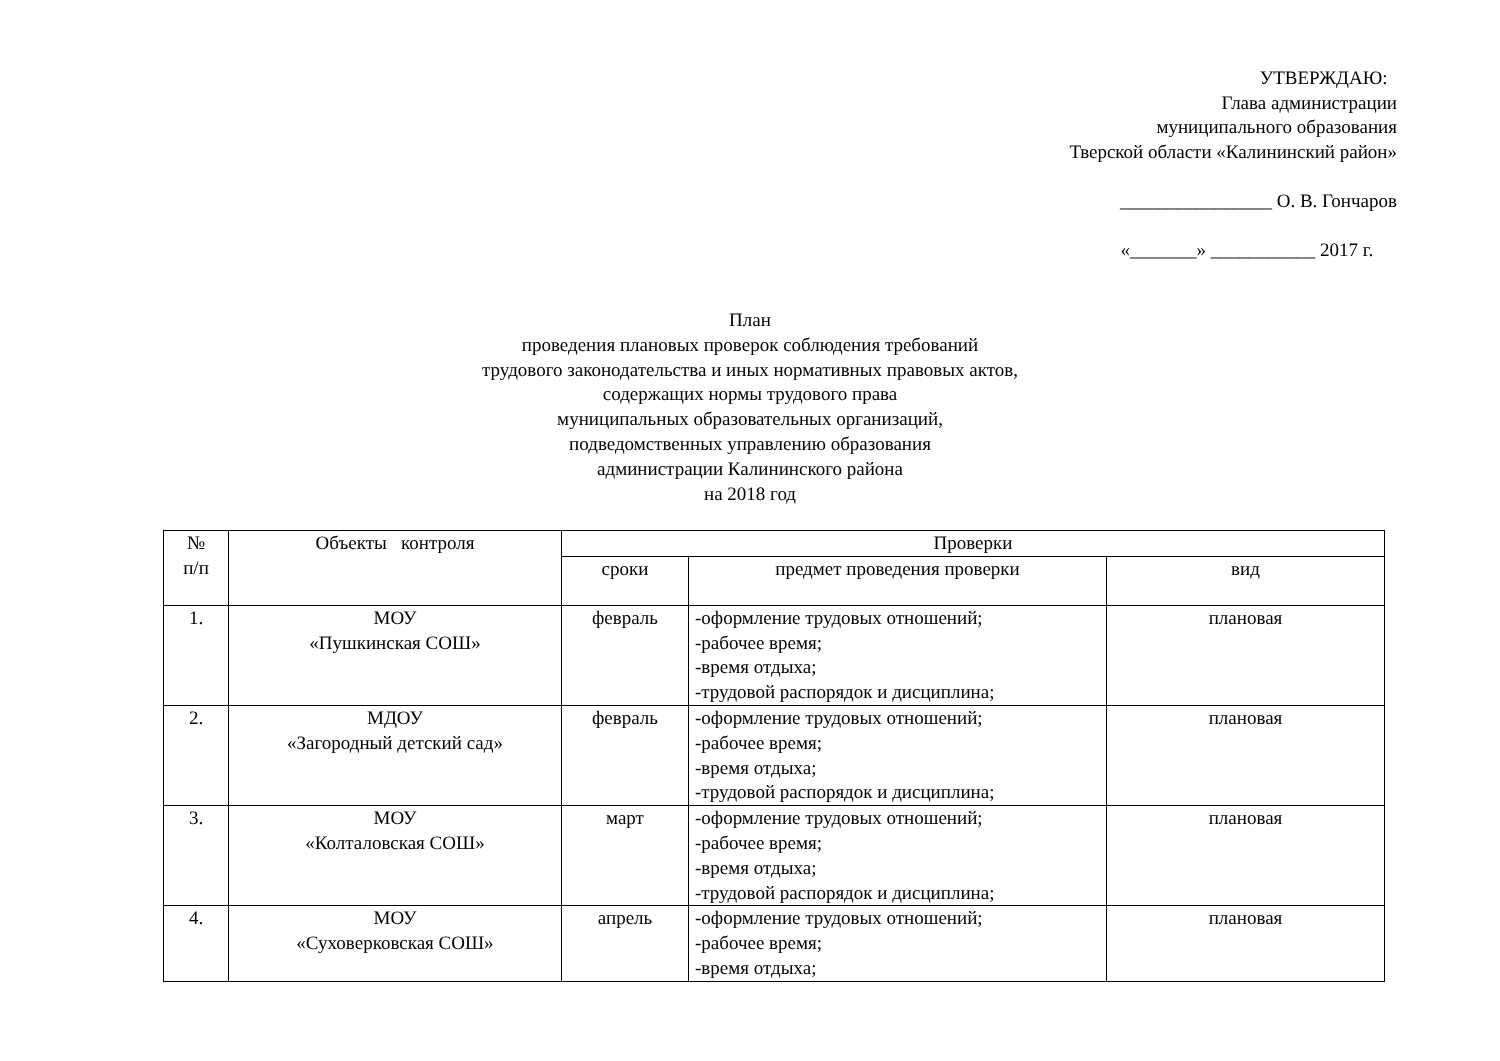УТВЕРЖДАЮ:
Глава администрации
муниципального образования
Тверской области «Калининский район»
________________ О. В. Гончаров
«_______» ___________ 2017 г.
План
проведения плановых проверок соблюдения требований
трудового законодательства и иных нормативных правовых актов,
содержащих нормы трудового права
муниципальных образовательных организаций,
подведомственных управлению образования
администрации Калининского района
на 2018 год
| № п/п | Объекты контроля | Проверки | | |
| --- | --- | --- | --- | --- |
| | | сроки | предмет проведения проверки | вид |
| 1. | МОУ «Пушкинская СОШ» | февраль | -оформление трудовых отношений; -рабочее время; -время отдыха; -трудовой распорядок и дисциплина; | плановая |
| 2. | МДОУ «Загородный детский сад» | февраль | -оформление трудовых отношений; -рабочее время; -время отдыха; -трудовой распорядок и дисциплина; | плановая |
| 3. | МОУ «Колталовская СОШ» | март | -оформление трудовых отношений; -рабочее время; -время отдыха; -трудовой распорядок и дисциплина; | плановая |
| 4. | МОУ «Суховерковская СОШ» | апрель | -оформление трудовых отношений; -рабочее время; -время отдыха; | плановая |